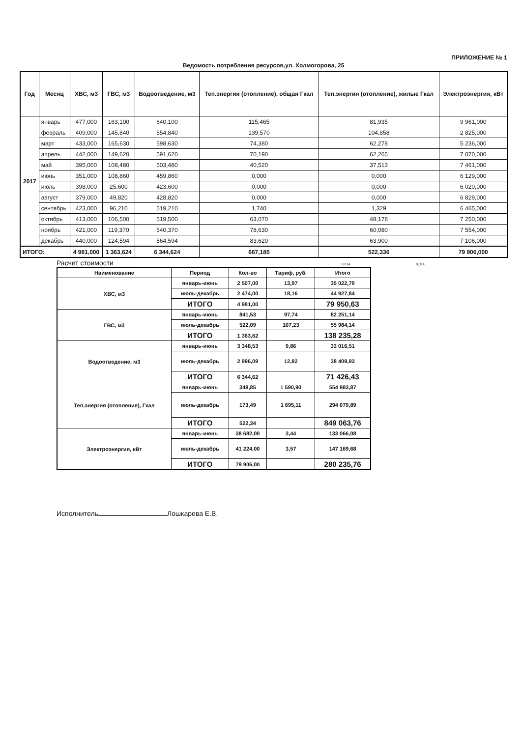ПРИЛОЖЕНИЕ № 1
Ведомость потребления ресурсов,ул. Холмогорова, 25
| Год | Месяц | ХВС, м3 | ГВС, м3 | Водоотведение, м3 | Теп.энергия (отопление), общая Гкал | Теп.энергия (отопление), жилые Гкал | Электроэнергия, кВт |
| --- | --- | --- | --- | --- | --- | --- | --- |
| 2017 | январь | 477,000 | 163,100 | 640,100 | 115,465 | 81,935 | 9 961,000 |
| | февраль | 409,000 | 145,840 | 554,840 | 139,570 | 104,858 | 2 825,000 |
| | март | 433,000 | 165,630 | 598,630 | 74,380 | 62,278 | 5 236,000 |
| | апрель | 442,000 | 149,620 | 591,620 | 70,190 | 62,265 | 7 070,000 |
| | май | 395,000 | 108,480 | 503,480 | 40,520 | 37,513 | 7 461,000 |
| | июнь | 351,000 | 108,860 | 459,860 | 0,000 | 0,000 | 6 129,000 |
| | июль | 398,000 | 25,600 | 423,600 | 0,000 | 0,000 | 6 020,000 |
| | август | 379,000 | 49,820 | 428,820 | 0,000 | 0,000 | 6 829,000 |
| | сентябрь | 423,000 | 96,210 | 519,210 | 1,740 | 1,329 | 6 465,000 |
| | октябрь | 413,000 | 106,500 | 519,500 | 63,070 | 48,178 | 7 250,000 |
| | ноябрь | 421,000 | 119,370 | 540,370 | 78,630 | 60,080 | 7 554,000 |
| | декабрь | 440,000 | 124,594 | 564,594 | 83,620 | 63,900 | 7 106,000 |
| ИТОГО: | | 4 981,000 | 1 363,624 | 6 344,624 | 667,185 | 522,336 | 79 906,000 |
Расчет стоимости 0,014 0,014
| Наименование | Период | Кол-во | Тариф, руб. | Итого |
| --- | --- | --- | --- | --- |
| ХВС, м3 | январь-июнь | 2 507,00 | 13,97 | 35 022,79 |
| | июль-декабрь | 2 474,00 | 18,16 | 44 927,84 |
| | ИТОГО | 4 981,00 | | 79 950,63 |
| ГВС, м3 | январь-июнь | 841,53 | 97,74 | 82 251,14 |
| | июль-декабрь | 522,09 | 107,23 | 55 984,14 |
| | ИТОГО | 1 363,62 | | 138 235,28 |
| Водоотведение, м3 | январь-июнь | 3 348,53 | 9,86 | 33 016,51 |
| | июль-декабрь | 2 996,09 | 12,82 | 38 409,93 |
| | ИТОГО | 6 344,62 | | 71 426,43 |
| Теп.энергия (отопление), Гкал | январь-июнь | 348,85 | 1 590,90 | 554 983,87 |
| | июль-декабрь | 173,49 | 1 695,11 | 294 079,89 |
| | ИТОГО | 522,34 | | 849 063,76 |
| Электроэнергия, кВт | январь-июнь | 38 682,00 | 3,44 | 133 066,08 |
| | июль-декабрь | 41 224,00 | 3,57 | 147 169,68 |
| | ИТОГО | 79 906,00 | | 280 235,76 |
Исполнитель Лошкарева Е.В.